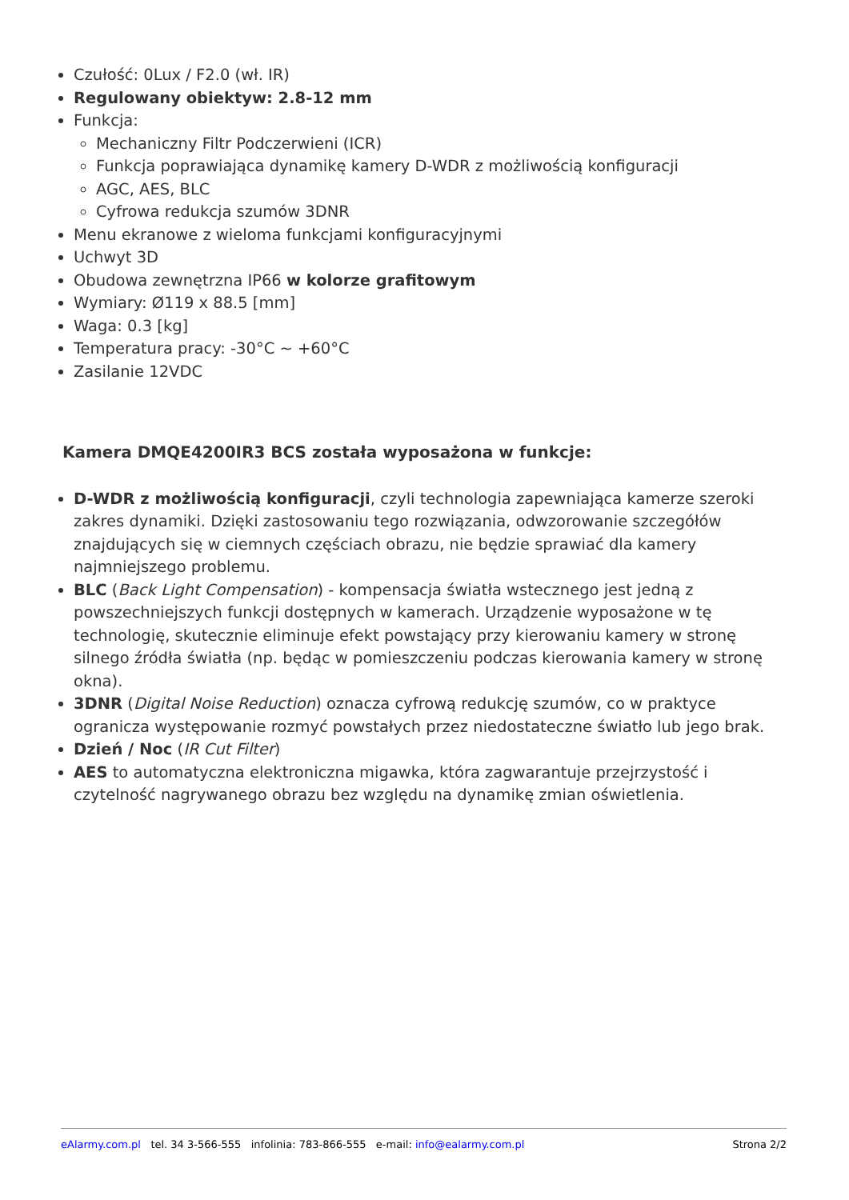Czułość: 0Lux / F2.0 (wł. IR)
Regulowany obiektyw: 2.8-12 mm
Funkcja:
Mechaniczny Filtr Podczerwieni (ICR)
Funkcja poprawiająca dynamikę kamery D-WDR z możliwością konfiguracji
AGC, AES, BLC
Cyfrowa redukcja szumów 3DNR
Menu ekranowe z wieloma funkcjami konfiguracyjnymi
Uchwyt 3D
Obudowa zewnętrzna IP66 w kolorze grafitowym
Wymiary: Ø119 x 88.5 [mm]
Waga: 0.3 [kg]
Temperatura pracy: -30°C ~ +60°C
Zasilanie 12VDC
Kamera DMQE4200IR3 BCS została wyposażona w funkcje:
D-WDR z możliwością konfiguracji, czyli technologia zapewniająca kamerze szeroki zakres dynamiki. Dzięki zastosowaniu tego rozwiązania, odwzorowanie szczegółów znajdujących się w ciemnych częściach obrazu, nie będzie sprawiać dla kamery najmniejszego problemu.
BLC (Back Light Compensation) - kompensacja światła wstecznego jest jedną z powszechniejszych funkcji dostępnych w kamerach. Urządzenie wyposażone w tę technologię, skutecznie eliminuje efekt powstający przy kierowaniu kamery w stronę silnego źródła światła (np. będąc w pomieszczeniu podczas kierowania kamery w stronę okna).
3DNR (Digital Noise Reduction) oznacza cyfrową redukcję szumów, co w praktyce ogranicza występowanie rozmyć powstałych przez niedostateczne światło lub jego brak.
Dzień / Noc (IR Cut Filter)
AES to automatyczna elektroniczna migawka, która zagwarantuje przejrzystość i czytelność nagrywanego obrazu bez względu na dynamikę zmian oświetlenia.
eAlarmy.com.pl tel. 34 3-566-555 infolinia: 783-866-555 e-mail: info@ealarmy.com.pl Strona 2/2